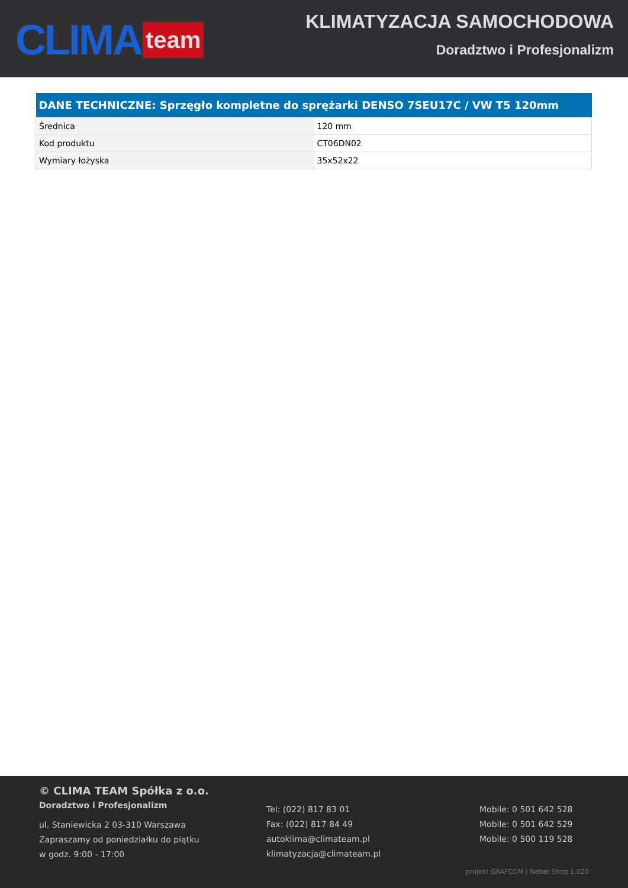CLIMA team
KLIMATYZACJA SAMOCHODOWA
Doradztwo i Profesjonalizm
| DANE TECHNICZNE: Sprzęgło kompletne do sprężarki DENSO 7SEU17C / VW T5 120mm | |
| --- | --- |
| Średnica | 120 mm |
| Kod produktu | CT06DN02 |
| Wymiary łożyska | 35x52x22 |
© CLIMA TEAM Spółka z o.o.
Doradztwo i Profesjonalizm
ul. Staniewicka 2 03-310 Warszawa
Zapraszamy od poniedziałku do piątku
w godz. 9:00 - 17:00
Tel: (022) 817 83 01
Fax: (022) 817 84 49
autoklima@climateam.pl
klimatyzacja@climateam.pl
Mobile: 0 501 642 528
Mobile: 0 501 642 529
Mobile: 0 500 119 528
projekt GRAFCOM | Netler Shop 1.020